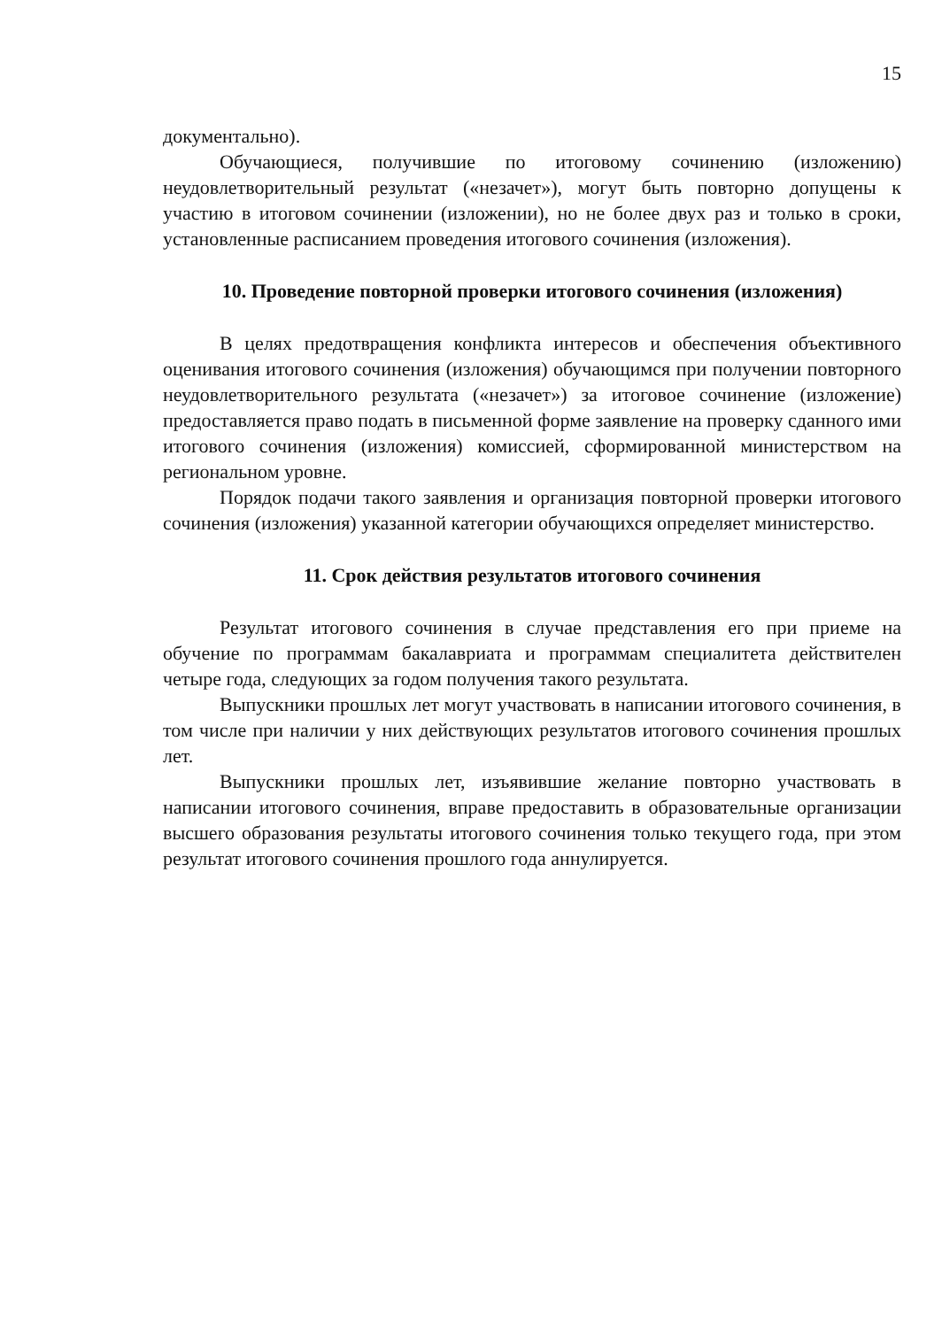15
документально).
Обучающиеся, получившие по итоговому сочинению (изложению) неудовлетворительный результат («незачет»), могут быть повторно допущены к участию в итоговом сочинении (изложении), но не более двух раз и только в сроки, установленные расписанием проведения итогового сочинения (изложения).
10. Проведение повторной проверки итогового сочинения (изложения)
В целях предотвращения конфликта интересов и обеспечения объективного оценивания итогового сочинения (изложения) обучающимся при получении повторного неудовлетворительного результата («незачет») за итоговое сочинение (изложение) предоставляется право подать в письменной форме заявление на проверку сданного ими итогового сочинения (изложения) комиссией, сформированной министерством на региональном уровне.
Порядок подачи такого заявления и организация повторной проверки итогового сочинения (изложения) указанной категории обучающихся определяет министерство.
11. Срок действия результатов итогового сочинения
Результат итогового сочинения в случае представления его при приеме на обучение по программам бакалавриата и программам специалитета действителен четыре года, следующих за годом получения такого результата.
Выпускники прошлых лет могут участвовать в написании итогового сочинения, в том числе при наличии у них действующих результатов итогового сочинения прошлых лет.
Выпускники прошлых лет, изъявившие желание повторно участвовать в написании итогового сочинения, вправе предоставить в образовательные организации высшего образования результаты итогового сочинения только текущего года, при этом результат итогового сочинения прошлого года аннулируется.